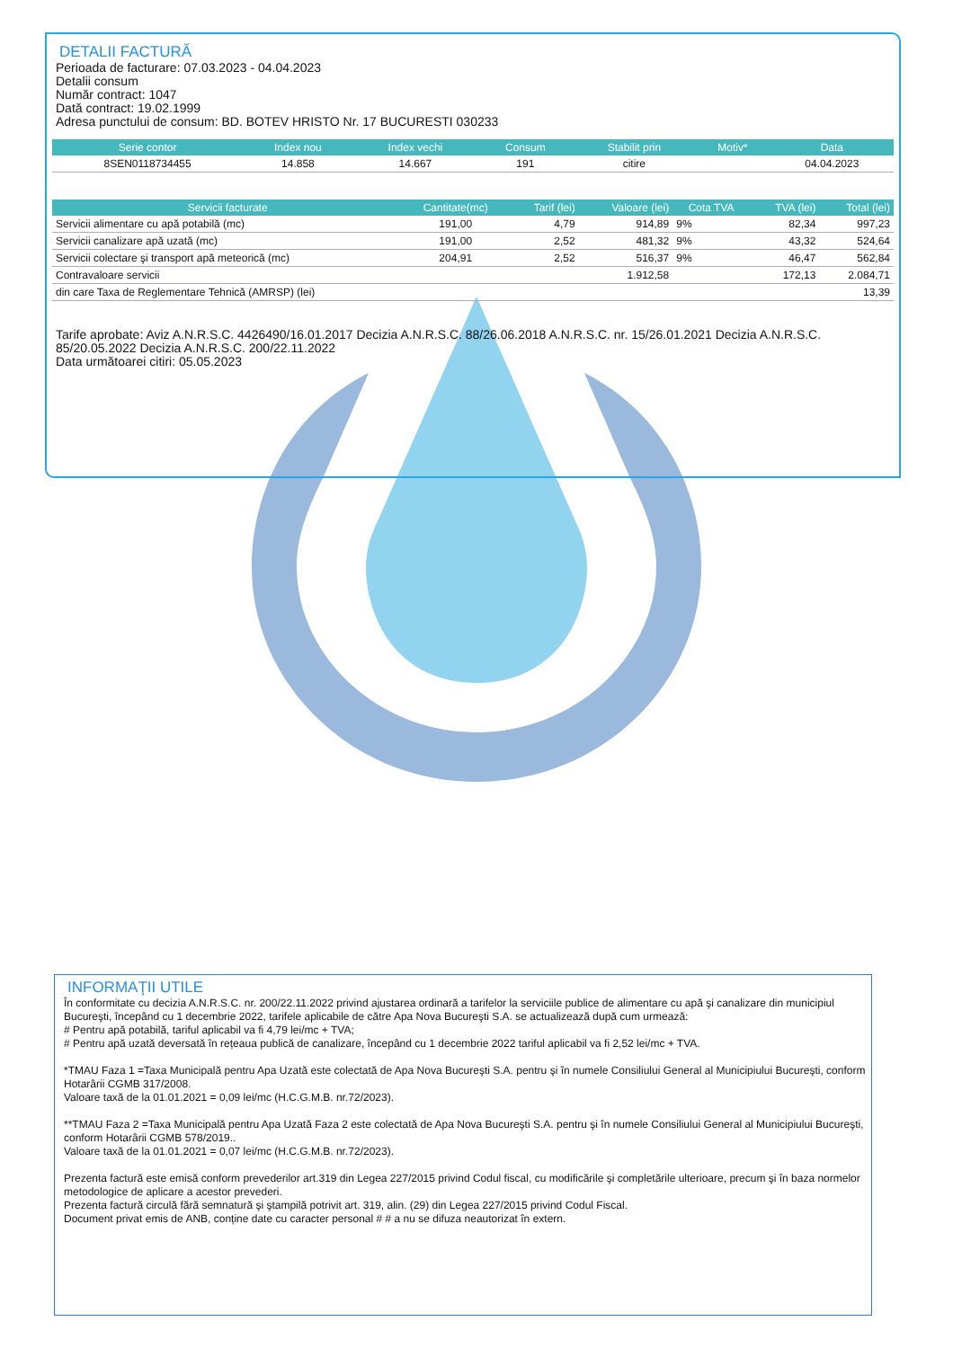DETALII FACTURĂ
Perioada de facturare: 07.03.2023 - 04.04.2023
Detalii consum
Număr contract: 1047
Dată contract: 19.02.1999
Adresa punctului de consum: BD. BOTEV HRISTO Nr. 17 BUCURESTI 030233
| Serie contor | Index nou | Index vechi | Consum | Stabilit prin | Motiv* | Data |
| --- | --- | --- | --- | --- | --- | --- |
| 8SEN0118734455 | 14.858 | 14.667 | 191 | citire | | 04.04.2023 |
| Servicii facturate | Cantitate(mc) | Tarif (lei) | Valoare (lei) | Cota TVA | TVA (lei) | Total (lei) |
| --- | --- | --- | --- | --- | --- | --- |
| Servicii alimentare cu apă potabilă (mc) | 191,00 | 4,79 | 914,89 | 9% | 82,34 | 997,23 |
| Servicii canalizare apă uzată (mc) | 191,00 | 2,52 | 481,32 | 9% | 43,32 | 524,64 |
| Servicii colectare şi transport apă meteorică (mc) | 204,91 | 2,52 | 516,37 | 9% | 46,47 | 562,84 |
| Contravaloare servicii | | | 1.912,58 | | 172,13 | 2.084,71 |
| din care Taxa de Reglementare Tehnică (AMRSP) (lei) | | | | | | 13,39 |
Tarife aprobate: Aviz A.N.R.S.C. 4426490/16.01.2017 Decizia A.N.R.S.C. 88/26.06.2018 A.N.R.S.C. nr. 15/26.01.2021 Decizia A.N.R.S.C. 85/20.05.2022 Decizia A.N.R.S.C. 200/22.11.2022
Data următoarei citiri: 05.05.2023
INFORMAŢII UTILE
În conformitate cu decizia A.N.R.S.C. nr. 200/22.11.2022 privind ajustarea ordinară a tarifelor la serviciile publice de alimentare cu apă şi canalizare din municipiul Bucureşti, începând cu 1 decembrie 2022, tarifele aplicabile de către Apa Nova Bucureşti S.A. se actualizează după cum urmează:
# Pentru apă potabilă, tariful aplicabil va fi 4,79 lei/mc + TVA;
# Pentru apă uzată deversată în rețeaua publică de canalizare, începând cu 1 decembrie 2022 tariful aplicabil va fi 2,52 lei/mc + TVA.
*TMAU Faza 1 =Taxa Municipală pentru Apa Uzată este colectată de Apa Nova Bucureşti S.A. pentru şi în numele Consiliului General al Municipiului Bucureşti, conform Hotarârii CGMB 317/2008.
Valoare taxă de la 01.01.2021 = 0,09 lei/mc (H.C.G.M.B. nr.72/2023).
**TMAU Faza 2 =Taxa Municipală pentru Apa Uzată Faza 2 este colectată de Apa Nova Bucureşti S.A. pentru şi în numele Consiliului General al Municipiului Bucureşti, conform Hotarârii CGMB 578/2019..
Valoare taxă de la 01.01.2021 = 0,07 lei/mc (H.C.G.M.B. nr.72/2023).
Prezenta factură este emisă conform prevederilor art.319 din Legea 227/2015 privind Codul fiscal, cu modificările şi completările ulterioare, precum şi în baza normelor metodologice de aplicare a acestor prevederi.
Prezenta factură circulă fără semnatură şi ştampilă potrivit art. 319, alin. (29) din Legea 227/2015 privind Codul Fiscal.
Document privat emis de ANB, conține date cu caracter personal # # a nu se difuza neautorizat în extern.